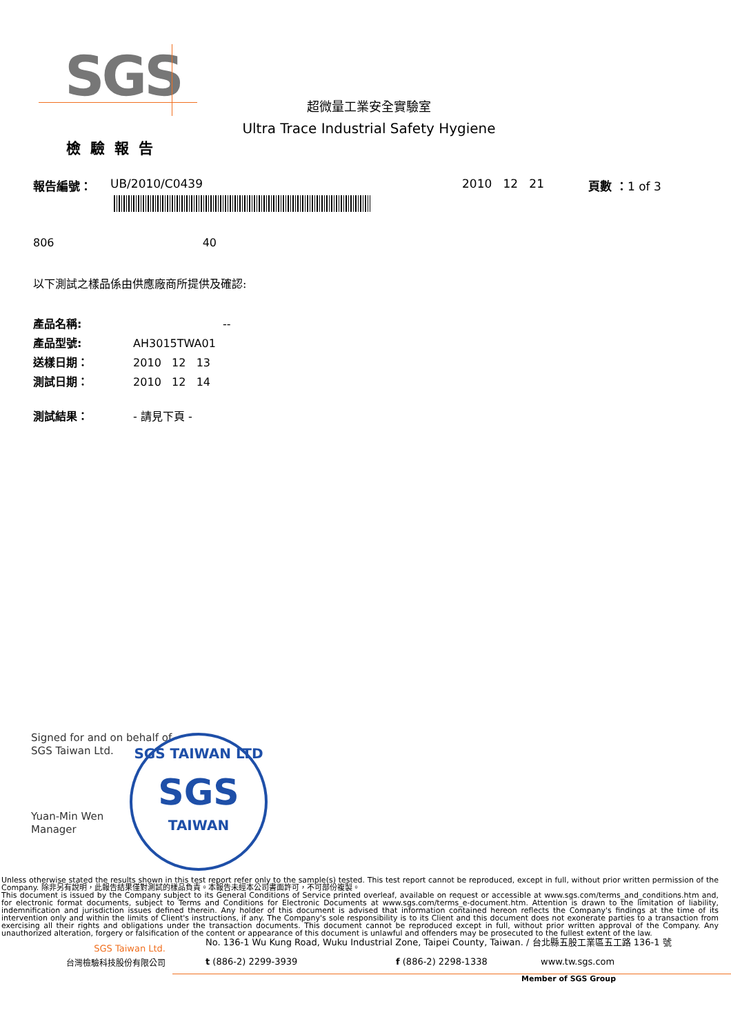SGS
超微量工業安全實驗室
Ultra Trace Industrial Safety Hygiene
檢驗報告
報告編號： UB/2010/C0439 2010 12 21 頁數 ：1 of 3
806 40
以下測試之樣品係由供應廠商所提供及確認:
產品名稱: --
產品型號: AH3015TWA01
送樣日期： 2010 12 13
測試日期： 2010 12 14
測試結果： - 請見下頁 -
Signed for and on behalf of
SGS Taiwan Ltd.
Yuan-Min Wen
Manager
SGS TAIWAN LTD
SGS
TAIWAN
Unless otherwise stated the results shown in this test report refer only to the sample(s) tested. This test report cannot be reproduced, except in full, without prior written permission of the Company. 除非另有說明，此報告結果僅對測試的樣品負責。本報告未經本公司書面許可，不可部份複製。
This document is issued by the Company subject to its General Conditions of Service printed overleaf, available on request or accessible at www.sgs.com/terms_and_conditions.htm and, for electronic format documents, subject to Terms and Conditions for Electronic Documents at www.sgs.com/terms_e-document.htm. Attention is drawn to the limitation of liability, indemnification and jurisdiction issues defined therein. Any holder of this document is advised that information contained hereon reflects the Company's findings at the time of its intervention only and within the limits of Client's instructions, if any. The Company's sole responsibility is to its Client and this document does not exonerate parties to a transaction from exercising all their rights and obligations under the transaction documents. This document cannot be reproduced except in full, without prior written approval of the Company. Any unauthorized alteration, forgery or falsification of the content or appearance of this document is unlawful and offenders may be prosecuted to the fullest extent of the law.
SGS Taiwan Ltd.
No. 136-1 Wu Kung Road, Wuku Industrial Zone, Taipei County, Taiwan. / 台北縣五股工業區五工路 136-1 號
台灣檢驗科技股份有限公司 t (886-2) 2299-3939 f (886-2) 2298-1338 www.tw.sgs.com
Member of SGS Group